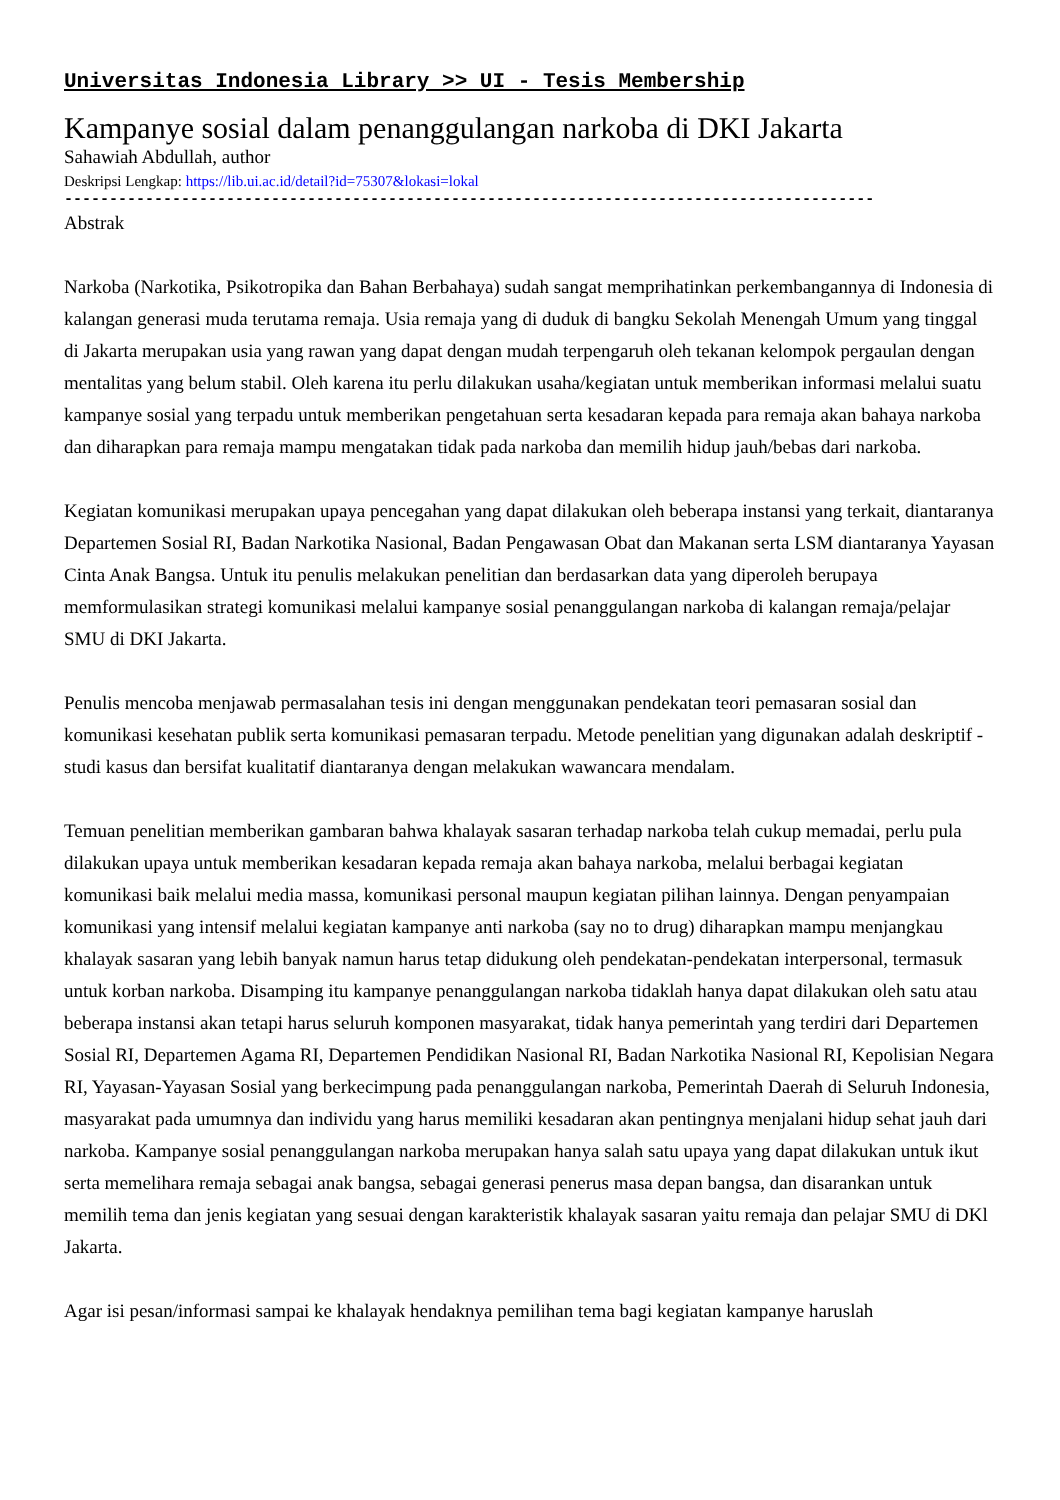Universitas Indonesia Library >> UI - Tesis Membership
Kampanye sosial dalam penanggulangan narkoba di DKI Jakarta
Sahawiah Abdullah, author
Deskripsi Lengkap: https://lib.ui.ac.id/detail?id=75307&lokasi=lokal
------------------------------------------------------------------------------------------
Abstrak
Narkoba (Narkotika, Psikotropika dan Bahan Berbahaya) sudah sangat memprihatinkan perkembangannya di Indonesia di kalangan generasi muda terutama remaja. Usia remaja yang di duduk di bangku Sekolah Menengah Umum yang tinggal di Jakarta merupakan usia yang rawan yang dapat dengan mudah terpengaruh oleh tekanan kelompok pergaulan dengan mentalitas yang belum stabil. Oleh karena itu perlu dilakukan usaha/kegiatan untuk memberikan informasi melalui suatu kampanye sosial yang terpadu untuk memberikan pengetahuan serta kesadaran kepada para remaja akan bahaya narkoba dan diharapkan para remaja mampu mengatakan tidak pada narkoba dan memilih hidup jauh/bebas dari narkoba.
Kegiatan komunikasi merupakan upaya pencegahan yang dapat dilakukan oleh beberapa instansi yang terkait, diantaranya Departemen Sosial RI, Badan Narkotika Nasional, Badan Pengawasan Obat dan Makanan serta LSM diantaranya Yayasan Cinta Anak Bangsa. Untuk itu penulis melakukan penelitian dan berdasarkan data yang diperoleh berupaya memformulasikan strategi komunikasi melalui kampanye sosial penanggulangan narkoba di kalangan remaja/pelajar SMU di DKI Jakarta.
Penulis mencoba menjawab permasalahan tesis ini dengan menggunakan pendekatan teori pemasaran sosial dan komunikasi kesehatan publik serta komunikasi pemasaran terpadu. Metode penelitian yang digunakan adalah deskriptif - studi kasus dan bersifat kualitatif diantaranya dengan melakukan wawancara mendalam.
Temuan penelitian memberikan gambaran bahwa khalayak sasaran terhadap narkoba telah cukup memadai, perlu pula dilakukan upaya untuk memberikan kesadaran kepada remaja akan bahaya narkoba, melalui berbagai kegiatan komunikasi baik melalui media massa, komunikasi personal maupun kegiatan pilihan lainnya. Dengan penyampaian komunikasi yang intensif melalui kegiatan kampanye anti narkoba (say no to drug) diharapkan mampu menjangkau khalayak sasaran yang lebih banyak namun harus tetap didukung oleh pendekatan-pendekatan interpersonal, termasuk untuk korban narkoba. Disamping itu kampanye penanggulangan narkoba tidaklah hanya dapat dilakukan oleh satu atau beberapa instansi akan tetapi harus seluruh komponen masyarakat, tidak hanya pemerintah yang terdiri dari Departemen Sosial RI, Departemen Agama RI, Departemen Pendidikan Nasional RI, Badan Narkotika Nasional RI, Kepolisian Negara RI, Yayasan-Yayasan Sosial yang berkecimpung pada penanggulangan narkoba, Pemerintah Daerah di Seluruh Indonesia, masyarakat pada umumnya dan individu yang harus memiliki kesadaran akan pentingnya menjalani hidup sehat jauh dari narkoba. Kampanye sosial penanggulangan narkoba merupakan hanya salah satu upaya yang dapat dilakukan untuk ikut serta memelihara remaja sebagai anak bangsa, sebagai generasi penerus masa depan bangsa, dan disarankan untuk memilih tema dan jenis kegiatan yang sesuai dengan karakteristik khalayak sasaran yaitu remaja dan pelajar SMU di DKl Jakarta.
Agar isi pesan/informasi sampai ke khalayak hendaknya pemilihan tema bagi kegiatan kampanye haruslah